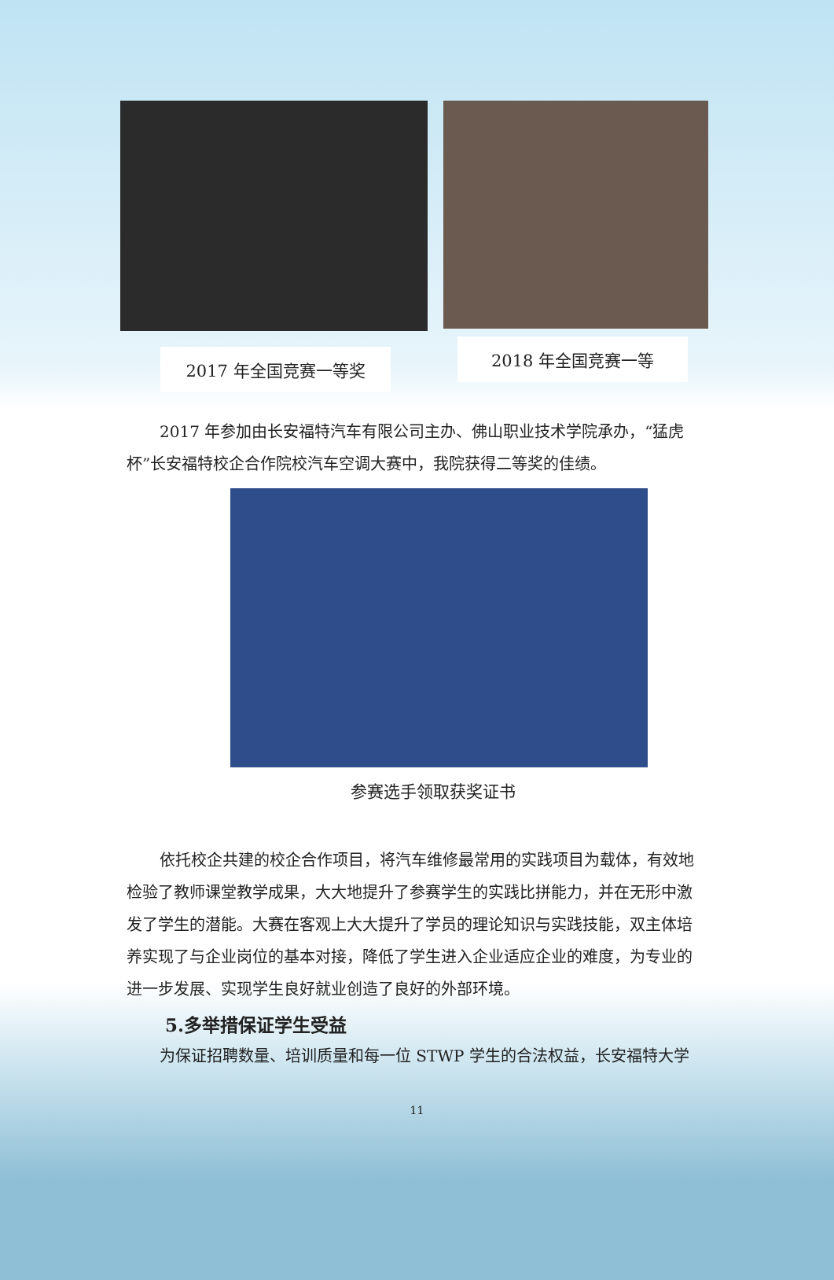2017 年全国竞赛一等奖
2018 年全国竞赛一等
2017 年参加由长安福特汽车有限公司主办、佛山职业技术学院承办，“猛虎杯”长安福特校企合作院校汽车空调大赛中，我院获得二等奖的佳绩。
参赛选手领取获奖证书
依托校企共建的校企合作项目，将汽车维修最常用的实践项目为载体，有效地检验了教师课堂教学成果，大大地提升了参赛学生的实践比拼能力，并在无形中激发了学生的潜能。大赛在客观上大大提升了学员的理论知识与实践技能，双主体培养实现了与企业岗位的基本对接，降低了学生进入企业适应企业的难度，为专业的进一步发展、实现学生良好就业创造了良好的外部环境。
5.多举措保证学生受益
为保证招聘数量、培训质量和每一位 STWP 学生的合法权益，长安福特大学
11